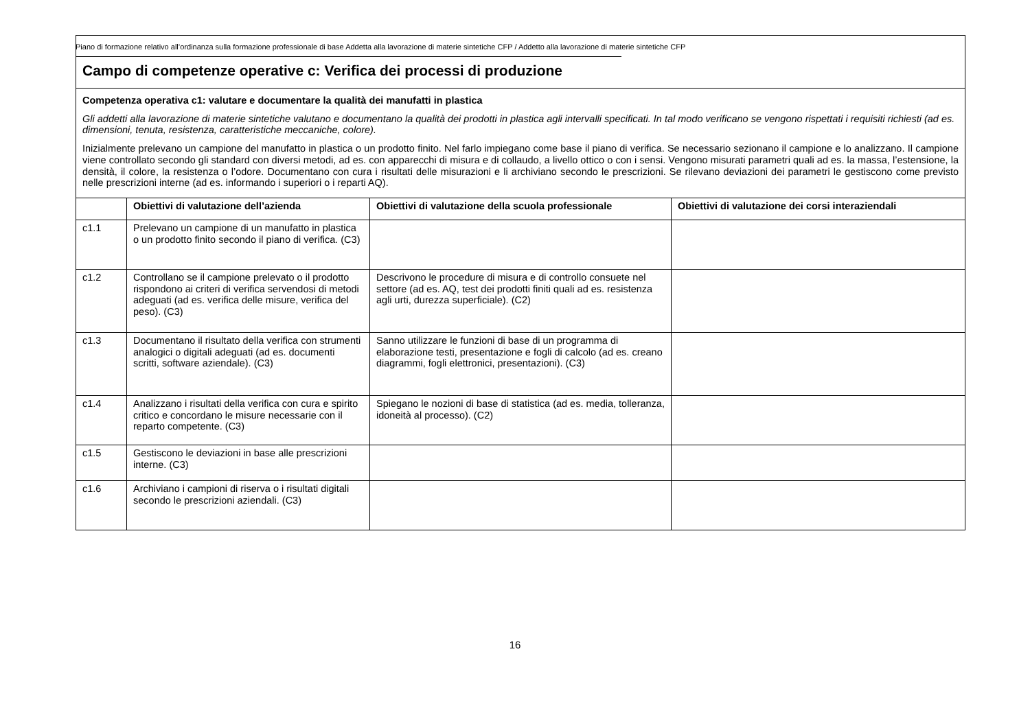Piano di formazione relativo all’ordinanza sulla formazione professionale di base Addetta alla lavorazione di materie sintetiche CFP / Addetto alla lavorazione di materie sintetiche CFP
| Campo di competenze operative c: Verifica dei processi di produzione | | | |
| Competenza operativa c1: valutare e documentare la qualità dei manufatti in plastica Gli addetti alla lavorazione di materie sintetiche valutano e documentano la qualità dei prodotti in plastica agli intervalli specificati. In tal modo verificano se vengono rispettati i requisiti richiesti (ad es. dimensioni, tenuta, resistenza, caratteristiche meccaniche, colore). Inizialmente prelevano un campione del manufatto in plastica o un prodotto finito. Nel farlo impiegano come base il piano di verifica. Se necessario sezionano il campione e lo analizzano. Il campione viene controllato secondo gli standard con diversi metodi, ad es. con apparecchi di misura e di collaudo, a livello ottico o con i sensi. Vengono misurati parametri quali ad es. la massa, l’estensione, la densità, il colore, la resistenza o l’odore. Documentano con cura i risultati delle misurazioni e li archiviano secondo le prescrizioni. Se rilevano deviazioni dei parametri le gestiscono come previsto nelle prescrizioni interne (ad es. informando i superiori o i reparti AQ). | | | |
| | Obiettivi di valutazione dell’azienda | Obiettivi di valutazione della scuola professionale | Obiettivi di valutazione dei corsi interaziendali |
| c1.1 | Prelevano un campione di un manufatto in plastica o un prodotto finito secondo il piano di verifica. (C3) | | |
| c1.2 | Controllano se il campione prelevato o il prodotto rispondono ai criteri di verifica servendosi di metodi adeguati (ad es. verifica delle misure, verifica del peso). (C3) | Descrivono le procedure di misura e di controllo consuete nel settore (ad es. AQ, test dei prodotti finiti quali ad es. resistenza agli urti, durezza superficiale). (C2) | |
| c1.3 | Documentano il risultato della verifica con strumenti analogici o digitali adeguati (ad es. documenti scritti, software aziendale). (C3) | Sanno utilizzare le funzioni di base di un programma di elaborazione testi, presentazione e fogli di calcolo (ad es. creano diagrammi, fogli elettronici, presentazioni). (C3) | |
| c1.4 | Analizzano i risultati della verifica con cura e spirito critico e concordano le misure necessarie con il reparto competente. (C3) | Spiegano le nozioni di base di statistica (ad es. media, tolleranza, idoneità al processo). (C2) | |
| c1.5 | Gestiscono le deviazioni in base alle prescrizioni interne. (C3) | | |
| c1.6 | Archiviano i campioni di riserva o i risultati digitali secondo le prescrizioni aziendali. (C3) | | |
16